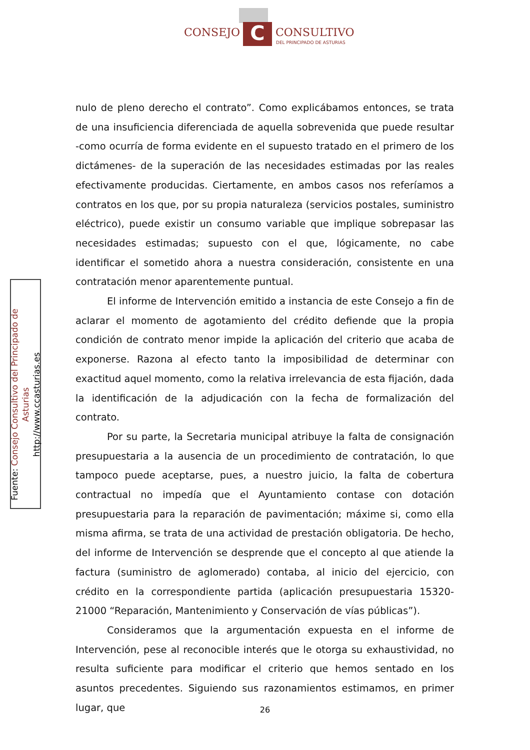C
CONSEJO CONSULTIVO
DEL PRINCIPADO DE ASTURIAS
Fuente: Consejo Consultivo del Principado de Asturias
http://www.ccasturias.es
nulo de pleno derecho el contrato”. Como explicábamos entonces, se trata de una insuficiencia diferenciada de aquella sobrevenida que puede resultar -como ocurría de forma evidente en el supuesto tratado en el primero de los dictámenes- de la superación de las necesidades estimadas por las reales efectivamente producidas. Ciertamente, en ambos casos nos referíamos a contratos en los que, por su propia naturaleza (servicios postales, suministro eléctrico), puede existir un consumo variable que implique sobrepasar las necesidades estimadas; supuesto con el que, lógicamente, no cabe identificar el sometido ahora a nuestra consideración, consistente en una contratación menor aparentemente puntual.
El informe de Intervención emitido a instancia de este Consejo a fin de aclarar el momento de agotamiento del crédito defiende que la propia condición de contrato menor impide la aplicación del criterio que acaba de exponerse. Razona al efecto tanto la imposibilidad de determinar con exactitud aquel momento, como la relativa irrelevancia de esta fijación, dada la identificación de la adjudicación con la fecha de formalización del contrato.
Por su parte, la Secretaria municipal atribuye la falta de consignación presupuestaria a la ausencia de un procedimiento de contratación, lo que tampoco puede aceptarse, pues, a nuestro juicio, la falta de cobertura contractual no impedía que el Ayuntamiento contase con dotación presupuestaria para la reparación de pavimentación; máxime si, como ella misma afirma, se trata de una actividad de prestación obligatoria. De hecho, del informe de Intervención se desprende que el concepto al que atiende la factura (suministro de aglomerado) contaba, al inicio del ejercicio, con crédito en la correspondiente partida (aplicación presupuestaria 15320-21000 “Reparación, Mantenimiento y Conservación de vías públicas”).
Consideramos que la argumentación expuesta en el informe de Intervención, pese al reconocible interés que le otorga su exhaustividad, no resulta suficiente para modificar el criterio que hemos sentado en los asuntos precedentes. Siguiendo sus razonamientos estimamos, en primer lugar, que
26